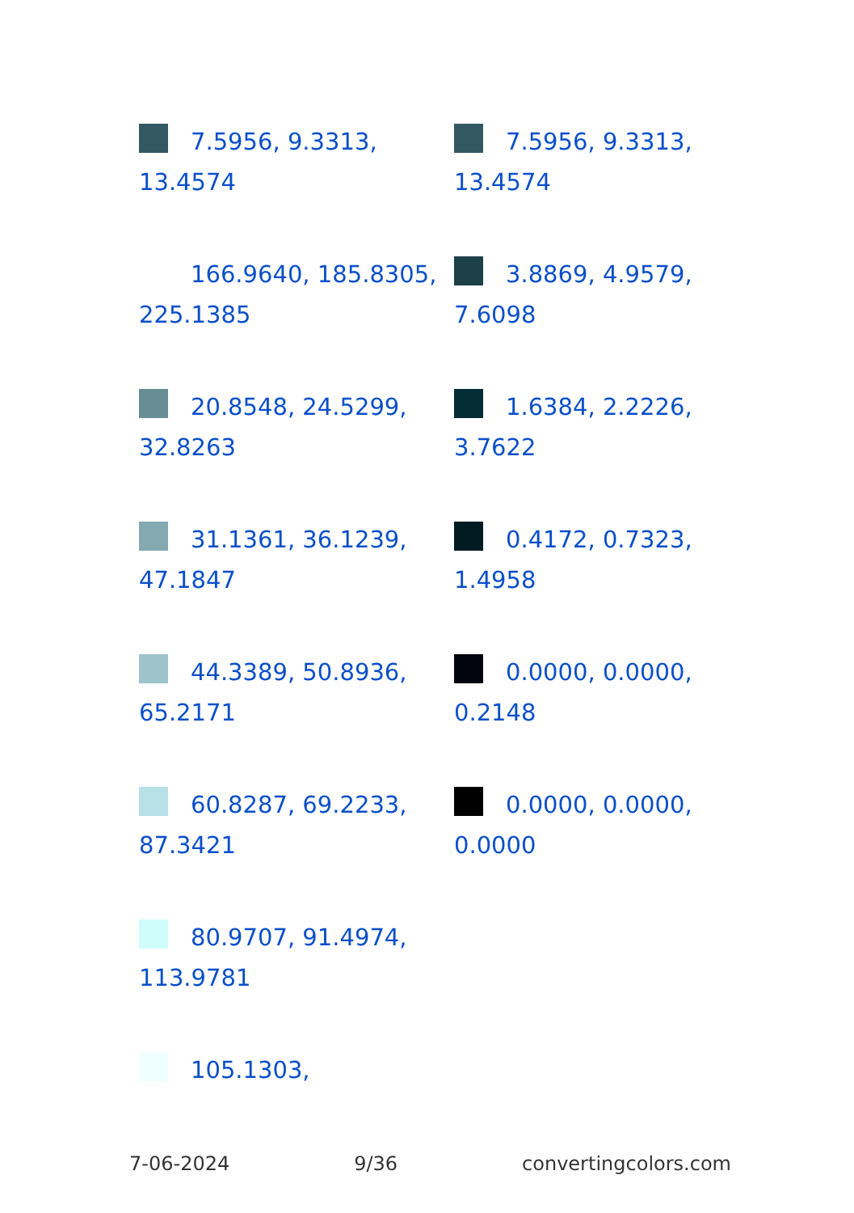7.5956, 9.3313, 13.4574
166.9640, 185.8305, 225.1385
20.8548, 24.5299, 32.8263
31.1361, 36.1239, 47.1847
44.3389, 50.8936, 65.2171
60.8287, 69.2233, 87.3421
80.9707, 91.4974, 113.9781
105.1303,
7.5956, 9.3313, 13.4574
3.8869, 4.9579, 7.6098
1.6384, 2.2226, 3.7622
0.4172, 0.7323, 1.4958
0.0000, 0.0000, 0.2148
0.0000, 0.0000, 0.0000
7-06-2024 9/36 convertingcolors.com